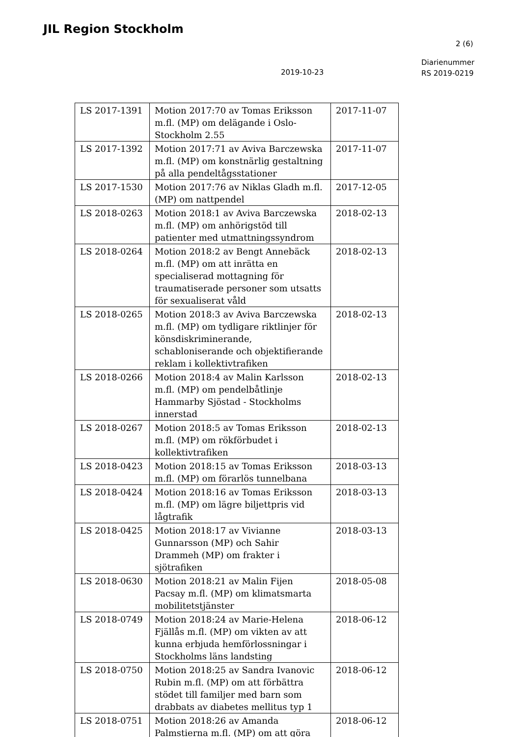JIL Region Stockholm
2 (6)
Diarienummer
RS 2019-0219
2019-10-23
| LS 2017-1391 | Motion 2017:70 av Tomas Eriksson m.fl. (MP) om delägande i Oslo-Stockholm 2.55 | 2017-11-07 |
| LS 2017-1392 | Motion 2017:71 av Aviva Barczewska m.fl. (MP) om konstnärlig gestaltning på alla pendeltågsstationer | 2017-11-07 |
| LS 2017-1530 | Motion 2017:76 av Niklas Gladh m.fl. (MP) om nattpendel | 2017-12-05 |
| LS 2018-0263 | Motion 2018:1 av Aviva Barczewska m.fl. (MP) om anhörigstöd till patienter med utmattningssyndrom | 2018-02-13 |
| LS 2018-0264 | Motion 2018:2 av Bengt Annebäck m.fl. (MP) om att inrätta en specialiserad mottagning för traumatiserade personer som utsatts för sexualiserat våld | 2018-02-13 |
| LS 2018-0265 | Motion 2018:3 av Aviva Barczewska m.fl. (MP) om tydligare riktlinjer för könsdiskriminerande, schabloniserande och objektifierande reklam i kollektivtrafiken | 2018-02-13 |
| LS 2018-0266 | Motion 2018:4 av Malin Karlsson m.fl. (MP) om pendelbåtlinje Hammarby Sjöstad - Stockholms innerstad | 2018-02-13 |
| LS 2018-0267 | Motion 2018:5 av Tomas Eriksson m.fl. (MP) om rökförbudet i kollektivtrafiken | 2018-02-13 |
| LS 2018-0423 | Motion 2018:15 av Tomas Eriksson m.fl. (MP) om förarlös tunnelbana | 2018-03-13 |
| LS 2018-0424 | Motion 2018:16 av Tomas Eriksson m.fl. (MP) om lägre biljettpris vid lågtrafik | 2018-03-13 |
| LS 2018-0425 | Motion 2018:17 av Vivianne Gunnarsson (MP) och Sahir Drammeh (MP) om frakter i sjötrafiken | 2018-03-13 |
| LS 2018-0630 | Motion 2018:21 av Malin Fijen Pacsay m.fl. (MP) om klimatsmarta mobilitetstjänster | 2018-05-08 |
| LS 2018-0749 | Motion 2018:24 av Marie-Helena Fjällås m.fl. (MP) om vikten av att kunna erbjuda hemförlossningar i Stockholms läns landsting | 2018-06-12 |
| LS 2018-0750 | Motion 2018:25 av Sandra Ivanovic Rubin m.fl. (MP) om att förbättra stödet till familjer med barn som drabbats av diabetes mellitus typ 1 | 2018-06-12 |
| LS 2018-0751 | Motion 2018:26 av Amanda Palmstierna m.fl. (MP) om att göra | 2018-06-12 |